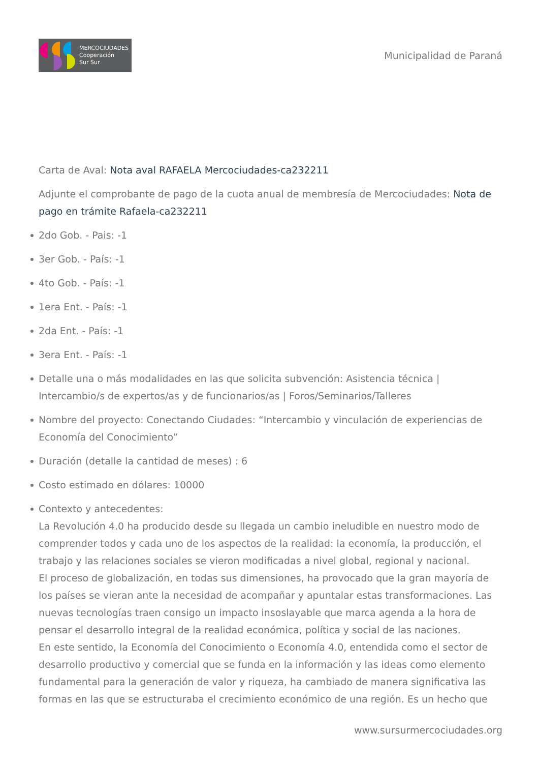MERCOCIUDADES
Cooperación
Sur Sur
Municipalidad de Paraná
Carta de Aval: Nota aval RAFAELA Mercociudades-ca232211
Adjunte el comprobante de pago de la cuota anual de membresía de Mercociudades: Nota de pago en trámite Rafaela-ca232211
2do Gob. - Pais: -1
3er Gob. - País: -1
4to Gob. - País: -1
1era Ent. - País: -1
2da Ent. - País: -1
3era Ent. - País: -1
Detalle una o más modalidades en las que solicita subvención: Asistencia técnica | Intercambio/s de expertos/as y de funcionarios/as | Foros/Seminarios/Talleres
Nombre del proyecto: Conectando Ciudades: “Intercambio y vinculación de experiencias de Economía del Conocimiento”
Duración (detalle la cantidad de meses) : 6
Costo estimado en dólares: 10000
Contexto y antecedentes:
La Revolución 4.0 ha producido desde su llegada un cambio ineludible en nuestro modo de comprender todos y cada uno de los aspectos de la realidad: la economía, la producción, el trabajo y las relaciones sociales se vieron modificadas a nivel global, regional y nacional.
El proceso de globalización, en todas sus dimensiones, ha provocado que la gran mayoría de los países se vieran ante la necesidad de acompañar y apuntalar estas transformaciones. Las nuevas tecnologías traen consigo un impacto insoslayable que marca agenda a la hora de pensar el desarrollo integral de la realidad económica, política y social de las naciones.
En este sentido, la Economía del Conocimiento o Economía 4.0, entendida como el sector de desarrollo productivo y comercial que se funda en la información y las ideas como elemento fundamental para la generación de valor y riqueza, ha cambiado de manera significativa las formas en las que se estructuraba el crecimiento económico de una región. Es un hecho que
www.sursurmercociudades.org